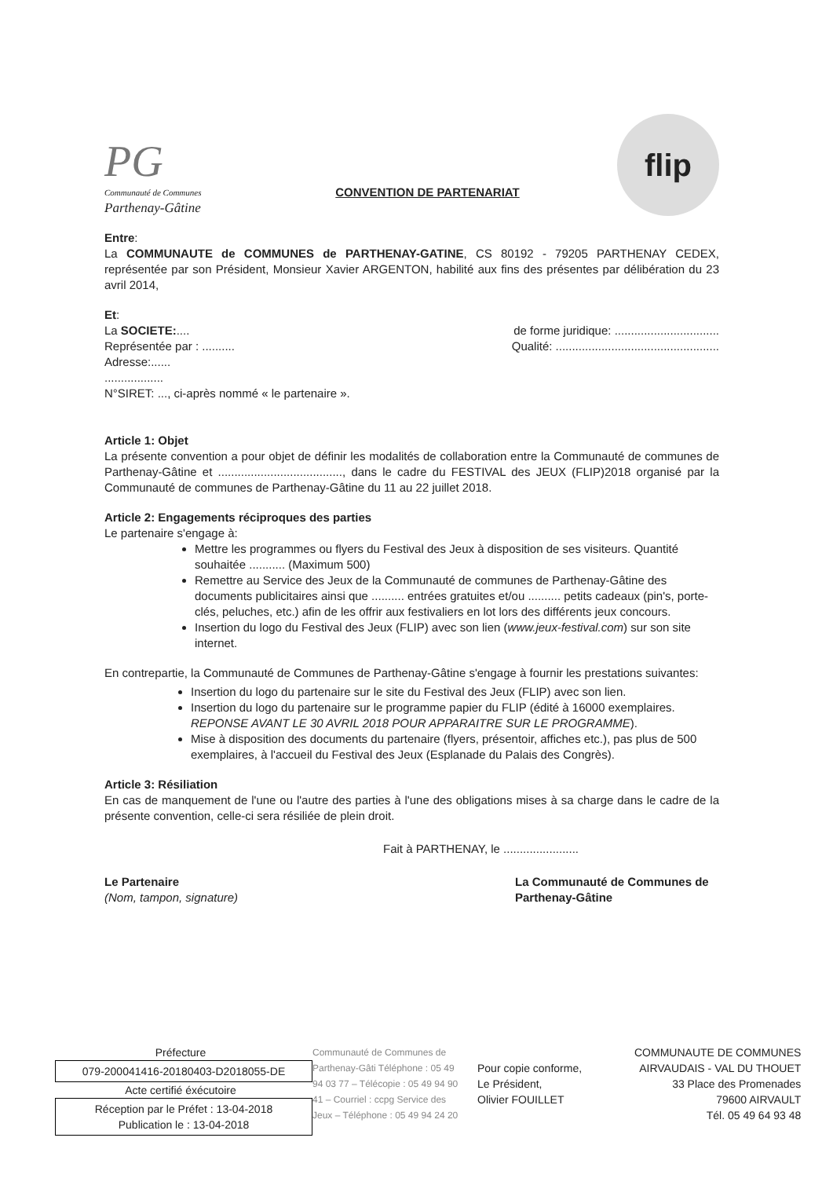PG
Communauté de Communes
Parthenay-Gâtine
CONVENTION DE PARTENARIAT
flip
Entre:
La COMMUNAUTE de COMMUNES de PARTHENAY-GATINE, CS 80192 - 79205 PARTHENAY CEDEX, représentée par son Président, Monsieur Xavier ARGENTON, habilité aux fins des présentes par délibération du 23 avril 2014,
Et:
La SOCIETE:.... de forme juridique: ................................
Représentée par : .......... Qualité: ..................................................
Adresse:......
..................
N°SIRET: ..., ci-après nommé « le partenaire ».
Article 1: Objet
La présente convention a pour objet de définir les modalités de collaboration entre la Communauté de communes de Parthenay-Gâtine et ......................................, dans le cadre du FESTIVAL des JEUX (FLIP)2018 organisé par la Communauté de communes de Parthenay-Gâtine du 11 au 22 juillet 2018.
Article 2: Engagements réciproques des parties
Le partenaire s'engage à:
Mettre les programmes ou flyers du Festival des Jeux à disposition de ses visiteurs. Quantité souhaitée ........... (Maximum 500)
Remettre au Service des Jeux de la Communauté de communes de Parthenay-Gâtine des documents publicitaires ainsi que .......... entrées gratuites et/ou .......... petits cadeaux (pin's, porte-clés, peluches, etc.) afin de les offrir aux festivaliers en lot lors des différents jeux concours.
Insertion du logo du Festival des Jeux (FLIP) avec son lien (www.jeux-festival.com) sur son site internet.
En contrepartie, la Communauté de Communes de Parthenay-Gâtine s'engage à fournir les prestations suivantes:
Insertion du logo du partenaire sur le site du Festival des Jeux (FLIP) avec son lien.
Insertion du logo du partenaire sur le programme papier du FLIP (édité à 16000 exemplaires. REPONSE AVANT LE 30 AVRIL 2018 POUR APPARAITRE SUR LE PROGRAMME).
Mise à disposition des documents du partenaire (flyers, présentoir, affiches etc.), pas plus de 500 exemplaires, à l'accueil du Festival des Jeux (Esplanade du Palais des Congrès).
Article 3: Résiliation
En cas de manquement de l'une ou l'autre des parties à l'une des obligations mises à sa charge dans le cadre de la présente convention, celle-ci sera résiliée de plein droit.
Fait à PARTHENAY, le .......................
Le Partenaire
(Nom, tampon, signature)
La Communauté de Communes de Parthenay-Gâtine
Préfecture
079-200041416-20180403-D2018055-DE
Acte certifié éxécutoire
Réception par le Préfet : 13-04-2018
Publication le : 13-04-2018
Communauté de Communes de Parthenay-Gâti Téléphone : 05 49 94 03 77 – Télécopie : 05 49 94 90 41 – Courriel : ccpg Service des Jeux – Téléphone : 05 49 94 24 20
Pour copie conforme,
Le Président,
Olivier FOUILLET
COMMUNAUTE DE COMMUNES
AIRVAUDAIS - VAL DU THOUET
33 Place des Promenades
79600 AIRVAULT
Tél. 05 49 64 93 48